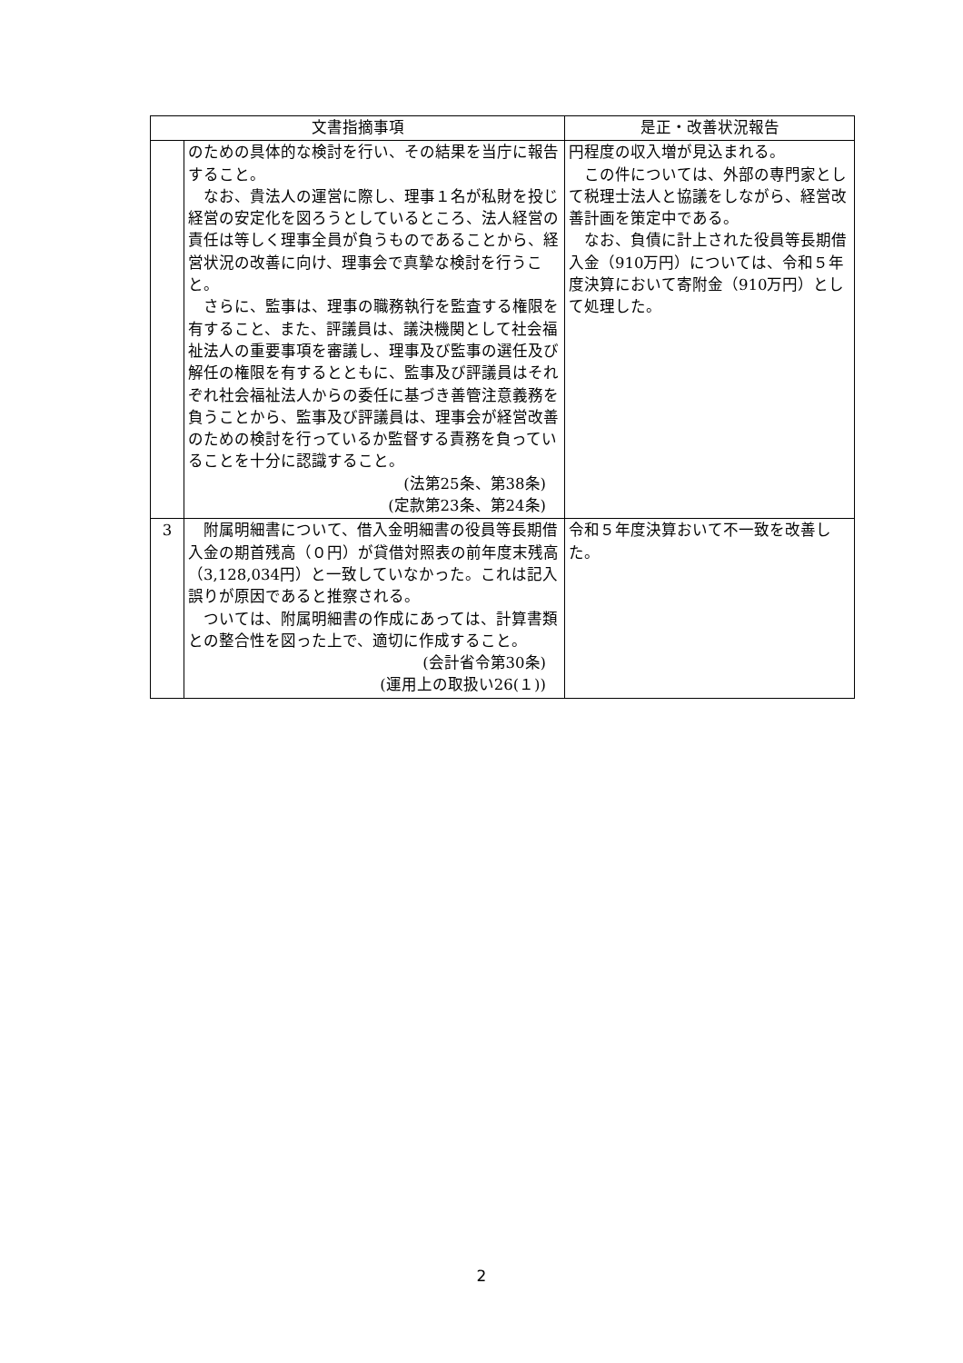| 文書指摘事項 | | 是正・改善状況報告 |
| --- | --- | --- |
| | のための具体的な検討を行い、その結果を当庁に報告すること。 なお、貴法人の運営に際し、理事１名が私財を投じ経営の安定化を図ろうとしているところ、法人経営の責任は等しく理事全員が負うものであることから、経営状況の改善に向け、理事会で真摯な検討を行うこと。 さらに、監事は、理事の職務執行を監査する権限を有すること、また、評議員は、議決機関として社会福祉法人の重要事項を審議し、理事及び監事の選任及び解任の権限を有するとともに、監事及び評議員はそれぞれ社会福祉法人からの委任に基づき善管注意義務を負うことから、監事及び評議員は、理事会が経営改善のための検討を行っているか監督する責務を負っていることを十分に認識すること。 (法第25条、第38条) (定款第23条、第24条) | 円程度の収入増が見込まれる。 この件については、外部の専門家として税理士法人と協議をしながら、経営改善計画を策定中である。 なお、負債に計上された役員等長期借入金（910万円）については、令和５年度決算において寄附金（910万円）として処理した。 |
| 3 | 附属明細書について、借入金明細書の役員等長期借入金の期首残高（０円）が貸借対照表の前年度末残高（3,128,034円）と一致していなかった。これは記入誤りが原因であると推察される。 ついては、附属明細書の作成にあっては、計算書類との整合性を図った上で、適切に作成すること。 (会計省令第30条) (運用上の取扱い26(１)) | 令和５年度決算おいて不一致を改善した。 |
2